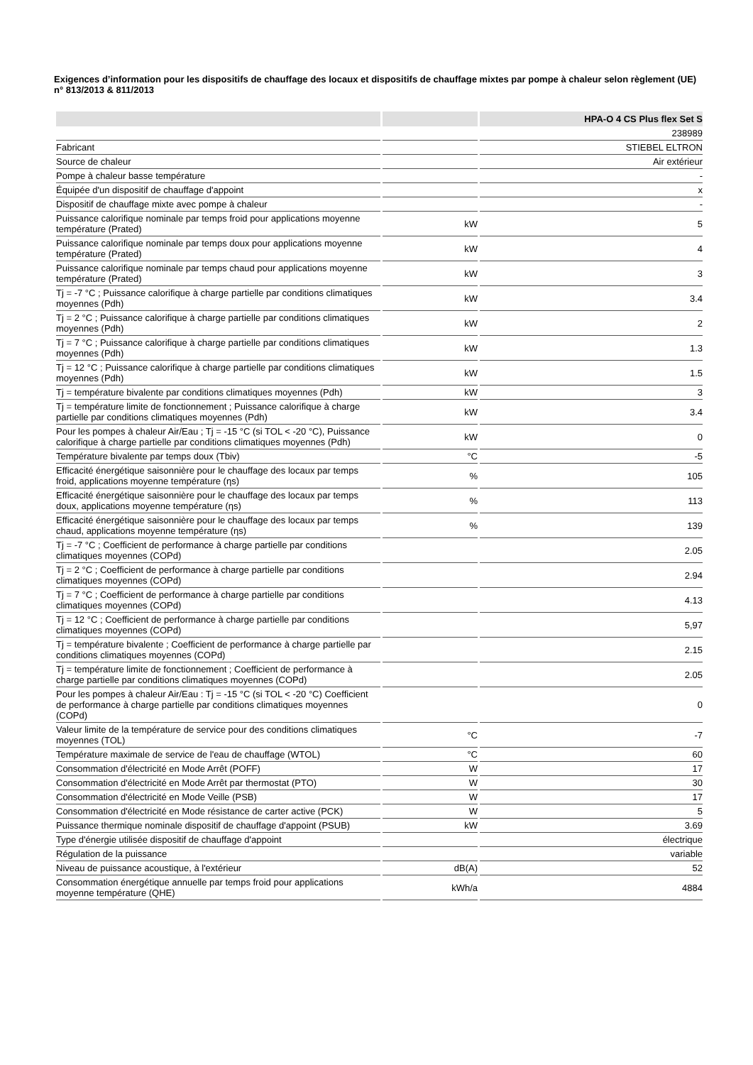Exigences d’information pour les dispositifs de chauffage des locaux et dispositifs de chauffage mixtes par pompe à chaleur selon règlement (UE) n° 813/2013 & 811/2013
| | | HPA-O 4 CS Plus flex Set S |
| --- | --- | --- |
| | | 238989 |
| Fabricant | | STIEBEL ELTRON |
| Source de chaleur | | Air extérieur |
| Pompe à chaleur basse température | | - |
| Équipée d'un dispositif de chauffage d'appoint | | x |
| Dispositif de chauffage mixte avec pompe à chaleur | | - |
| Puissance calorifique nominale par temps froid pour applications moyenne température (Prated) | kW | 5 |
| Puissance calorifique nominale par temps doux pour applications moyenne température (Prated) | kW | 4 |
| Puissance calorifique nominale par temps chaud pour applications moyenne température (Prated) | kW | 3 |
| Tj = -7 °C ; Puissance calorifique à charge partielle par conditions climatiques moyennes (Pdh) | kW | 3.4 |
| Tj = 2 °C ; Puissance calorifique à charge partielle par conditions climatiques moyennes (Pdh) | kW | 2 |
| Tj = 7 °C ; Puissance calorifique à charge partielle par conditions climatiques moyennes (Pdh) | kW | 1.3 |
| Tj = 12 °C ; Puissance calorifique à charge partielle par conditions climatiques moyennes (Pdh) | kW | 1.5 |
| Tj = température bivalente par conditions climatiques moyennes (Pdh) | kW | 3 |
| Tj = température limite de fonctionnement ; Puissance calorifique à charge partielle par conditions climatiques moyennes (Pdh) | kW | 3.4 |
| Pour les pompes à chaleur Air/Eau ; Tj = -15 °C (si TOL < -20 °C), Puissance calorifique à charge partielle par conditions climatiques moyennes (Pdh) | kW | 0 |
| Température bivalente par temps doux (Tbiv) | °C | -5 |
| Efficacité énergétique saisonnière pour le chauffage des locaux par temps froid, applications moyenne température (ηs) | % | 105 |
| Efficacité énergétique saisonnière pour le chauffage des locaux par temps doux, applications moyenne température (ηs) | % | 113 |
| Efficacité énergétique saisonnière pour le chauffage des locaux par temps chaud, applications moyenne température (ηs) | % | 139 |
| Tj = -7 °C ; Coefficient de performance à charge partielle par conditions climatiques moyennes (COPd) | | 2.05 |
| Tj = 2 °C ; Coefficient de performance à charge partielle par conditions climatiques moyennes (COPd) | | 2.94 |
| Tj = 7 °C ; Coefficient de performance à charge partielle par conditions climatiques moyennes (COPd) | | 4.13 |
| Tj = 12 °C ; Coefficient de performance à charge partielle par conditions climatiques moyennes (COPd) | | 5,97 |
| Tj = température bivalente ; Coefficient de performance à charge partielle par conditions climatiques moyennes (COPd) | | 2.15 |
| Tj = température limite de fonctionnement ; Coefficient de performance à charge partielle par conditions climatiques moyennes (COPd) | | 2.05 |
| Pour les pompes à chaleur Air/Eau : Tj = -15 °C (si TOL < -20 °C) Coefficient de performance à charge partielle par conditions climatiques moyennes (COPd) | | 0 |
| Valeur limite de la température de service pour des conditions climatiques moyennes (TOL) | °C | -7 |
| Température maximale de service de l'eau de chauffage (WTOL) | °C | 60 |
| Consommation d'électricité en Mode Arrêt (POFF) | W | 17 |
| Consommation d'électricité en Mode Arrêt par thermostat (PTO) | W | 30 |
| Consommation d'électricité en Mode Veille (PSB) | W | 17 |
| Consommation d'électricité en Mode résistance de carter active (PCK) | W | 5 |
| Puissance thermique nominale dispositif de chauffage d'appoint (PSUB) | kW | 3.69 |
| Type d'énergie utilisée dispositif de chauffage d'appoint | | électrique |
| Régulation de la puissance | | variable |
| Niveau de puissance acoustique, à l'extérieur | dB(A) | 52 |
| Consommation énergétique annuelle par temps froid pour applications moyenne température (QHE) | kWh/a | 4884 |